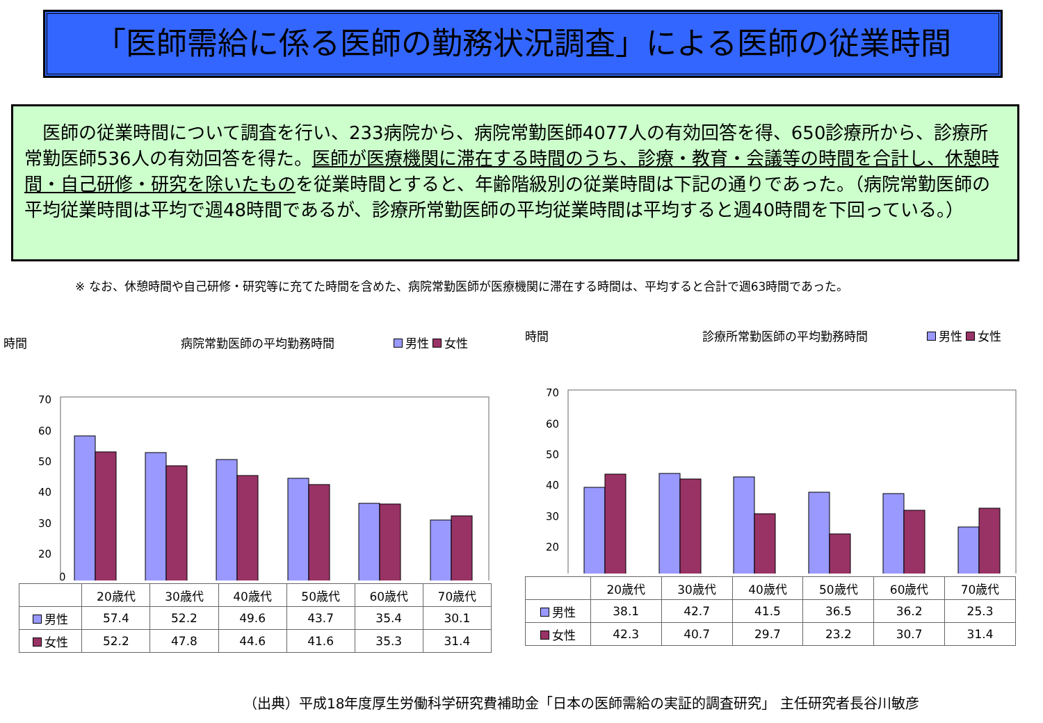「医師需給に係る医師の勤務状況調査」による医師の従業時間
　医師の従業時間について調査を行い、233病院から、病院常勤医師4077人の有効回答を得、650診療所から、診療所常勤医師536人の有効回答を得た。医師が医療機関に滞在する時間のうち、診療・教育・会議等の時間を合計し、休憩時間・自己研修・研究を除いたものを従業時間とすると、年齢階級別の従業時間は下記の通りであった。（病院常勤医師の平均従業時間は平均で週48時間であるが、診療所常勤医師の平均従業時間は平均すると週40時間を下回っている。）
※ なお、休憩時間や自己研修・研究等に充てた時間を含めた、病院常勤医師が医療機関に滞在する時間は、平均すると合計で週63時間であった。
時間　　　　　　　　　　　　　病院常勤医師の平均勤務時間　　　　　 男性 女性
70
60
50
40
30
20
0
| | 20歳代 | 30歳代 | 40歳代 | 50歳代 | 60歳代 | 70歳代 |
| 男性 | 57.4 | 52.2 | 49.6 | 43.7 | 35.4 | 30.1 |
| 女性 | 52.2 | 47.8 | 44.6 | 41.6 | 35.3 | 31.4 |
時間　　　　　　　　　　　　　診療所常勤医師の平均勤務時間　　　　　 男性 女性
70
60
50
40
30
20
| | 20歳代 | 30歳代 | 40歳代 | 50歳代 | 60歳代 | 70歳代 |
| 男性 | 38.1 | 42.7 | 41.5 | 36.5 | 36.2 | 25.3 |
| 女性 | 42.3 | 40.7 | 29.7 | 23.2 | 30.7 | 31.4 |
（出典）平成18年度厚生労働科学研究費補助金「日本の医師需給の実証的調査研究」 主任研究者長谷川敏彦